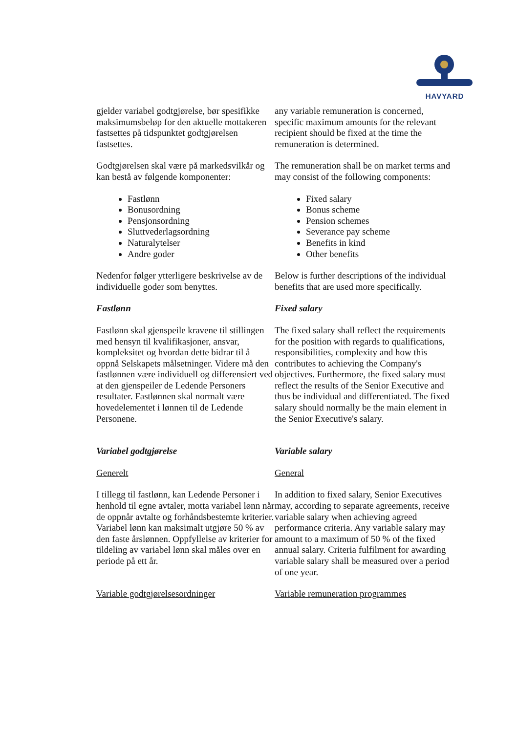HAVYARD
gjelder variabel godtgjørelse, bør spesifikke maksimumsbeløp for den aktuelle mottakeren fastsettes på tidspunktet godtgjørelsen fastsettes.
any variable remuneration is concerned, specific maximum amounts for the relevant recipient should be fixed at the time the remuneration is determined.
Godtgjørelsen skal være på markedsvilkår og kan bestå av følgende komponenter:
The remuneration shall be on market terms and may consist of the following components:
Fastlønn
Bonusordning
Pensjonsordning
Sluttvederlagsordning
Naturalytelser
Andre goder
Fixed salary
Bonus scheme
Pension schemes
Severance pay scheme
Benefits in kind
Other benefits
Nedenfor følger ytterligere beskrivelse av de individuelle goder som benyttes.
Below is further descriptions of the individual benefits that are used more specifically.
Fastlønn Fixed salary
Fastlønn skal gjenspeile kravene til stillingen med hensyn til kvalifikasjoner, ansvar, kompleksitet og hvordan dette bidrar til å oppnå Selskapets målsetninger. Videre må den fastlønnen være individuell og differensiert ved at den gjenspeiler de Ledende Personers resultater. Fastlønnen skal normalt være hovedelementet i lønnen til de Ledende Personene.
The fixed salary shall reflect the requirements for the position with regards to qualifications, responsibilities, complexity and how this contributes to achieving the Company's objectives. Furthermore, the fixed salary must reflect the results of the Senior Executive and thus be individual and differentiated. The fixed salary should normally be the main element in the Senior Executive's salary.
Variabel godtgjørelse Variable salary
Generelt General
I tillegg til fastlønn, kan Ledende Personer i henhold til egne avtaler, motta variabel lønn når de oppnår avtalte og forhåndsbestemte kriterier. Variabel lønn kan maksimalt utgjøre 50 % av den faste årslønnen. Oppfyllelse av kriterier for tildeling av variabel lønn skal måles over en periode på ett år.
In addition to fixed salary, Senior Executives may, according to separate agreements, receive variable salary when achieving agreed performance criteria. Any variable salary may amount to a maximum of 50 % of the fixed annual salary. Criteria fulfilment for awarding variable salary shall be measured over a period of one year.
Variable godtgjørelsesordninger Variable remuneration programmes